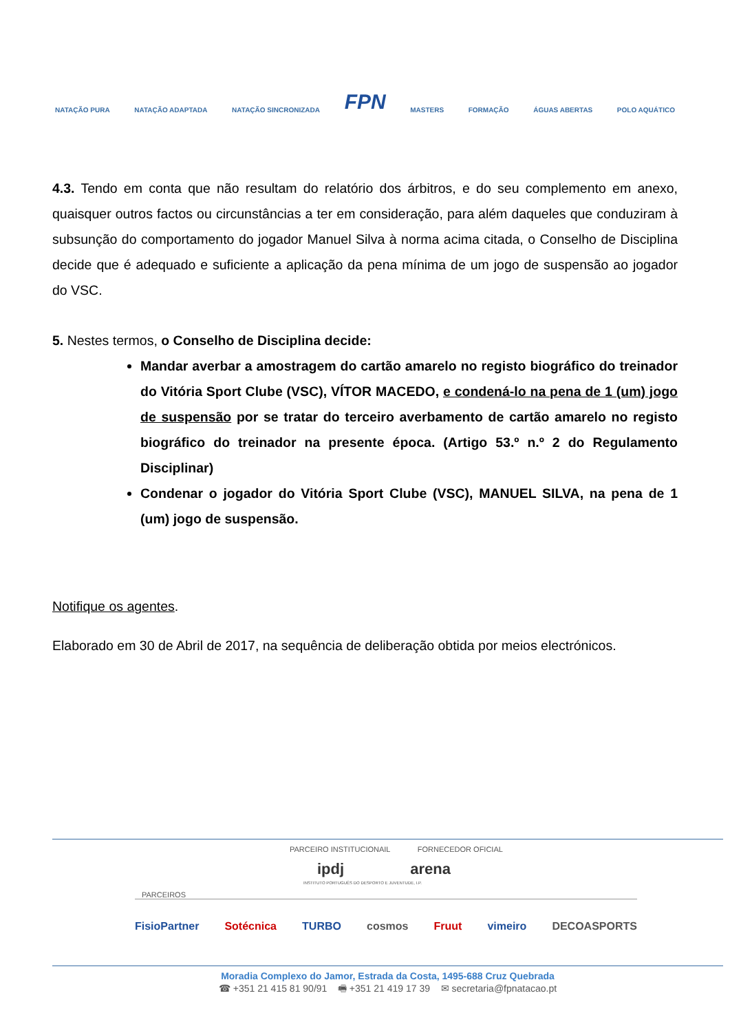NATAÇÃO PURA NATAÇÃO ADAPTADA NATAÇÃO SINCRONIZADA FPN MASTERS FORMAÇÃO ÁGUAS ABERTAS POLO AQUÁTICO
4.3. Tendo em conta que não resultam do relatório dos árbitros, e do seu complemento em anexo, quaisquer outros factos ou circunstâncias a ter em consideração, para além daqueles que conduziram à subsunção do comportamento do jogador Manuel Silva à norma acima citada, o Conselho de Disciplina decide que é adequado e suficiente a aplicação da pena mínima de um jogo de suspensão ao jogador do VSC.
5. Nestes termos, o Conselho de Disciplina decide:
Mandar averbar a amostragem do cartão amarelo no registo biográfico do treinador do Vitória Sport Clube (VSC), VÍTOR MACEDO, e condená-lo na pena de 1 (um) jogo de suspensão por se tratar do terceiro averbamento de cartão amarelo no registo biográfico do treinador na presente época. (Artigo 53.º n.º 2 do Regulamento Disciplinar)
Condenar o jogador do Vitória Sport Clube (VSC), MANUEL SILVA, na pena de 1 (um) jogo de suspensão.
Notifique os agentes.
Elaborado em 30 de Abril de 2017, na sequência de deliberação obtida por meios electrónicos.
PARCEIRO INSTITUCIONAIL FORNECEDOR OFICIAL
ipdj arena
INSTITUTO PORTUGUÊS DO DESPORTO E JUVENTUDE, I.P.
PARCEIROS
FisioPartner Sotécnica TURBO cosmos Fruut vimeiro DECOASPORTS
Moradia Complexo do Jamor, Estrada da Costa, 1495-688 Cruz Quebrada
☎ +351 21 415 81 90/91 🖷 +351 21 419 17 39 ✉ secretaria@fpnatacao.pt